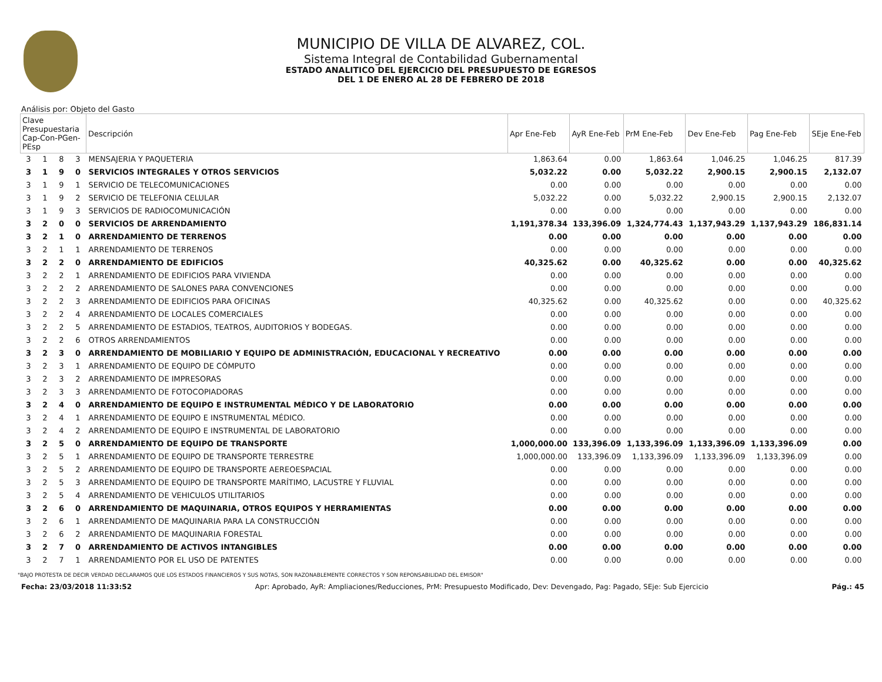MUNICIPIO DE VILLA DE ALVAREZ, COL.
Sistema Integral de Contabilidad Gubernamental
ESTADO ANALITICO DEL EJERCICIO DEL PRESUPUESTO DE EGRESOS
DEL 1 DE ENERO AL 28 DE FEBRERO DE 2018
Análisis por: Objeto del Gasto
| Clave Presupuestaria Cap-Con-PGen-PEsp | | | | Descripción | Apr Ene-Feb | AyR Ene-Feb | PrM Ene-Feb | Dev Ene-Feb | Pag Ene-Feb | SEje Ene-Feb |
| --- | --- | --- | --- | --- | --- | --- | --- | --- | --- | --- |
| 3 | 1 | 8 | 3 | MENSAJERIA Y PAQUETERIA | 1,863.64 | 0.00 | 1,863.64 | 1,046.25 | 1,046.25 | 817.39 |
| 3 | 1 | 9 | 0 | SERVICIOS INTEGRALES Y OTROS SERVICIOS | 5,032.22 | 0.00 | 5,032.22 | 2,900.15 | 2,900.15 | 2,132.07 |
| 3 | 1 | 9 | 1 | SERVICIO DE TELECOMUNICACIONES | 0.00 | 0.00 | 0.00 | 0.00 | 0.00 | 0.00 |
| 3 | 1 | 9 | 2 | SERVICIO DE TELEFONIA CELULAR | 5,032.22 | 0.00 | 5,032.22 | 2,900.15 | 2,900.15 | 2,132.07 |
| 3 | 1 | 9 | 3 | SERVICIOS DE RADIOCOMUNICACIÓN | 0.00 | 0.00 | 0.00 | 0.00 | 0.00 | 0.00 |
| 3 | 2 | 0 | 0 | SERVICIOS DE ARRENDAMIENTO | 1,191,378.34 | 133,396.09 | 1,324,774.43 | 1,137,943.29 | 1,137,943.29 | 186,831.14 |
| 3 | 2 | 1 | 0 | ARRENDAMIENTO DE TERRENOS | 0.00 | 0.00 | 0.00 | 0.00 | 0.00 | 0.00 |
| 3 | 2 | 1 | 1 | ARRENDAMIENTO DE TERRENOS | 0.00 | 0.00 | 0.00 | 0.00 | 0.00 | 0.00 |
| 3 | 2 | 2 | 0 | ARRENDAMIENTO DE EDIFICIOS | 40,325.62 | 0.00 | 40,325.62 | 0.00 | 0.00 | 40,325.62 |
| 3 | 2 | 2 | 1 | ARRENDAMIENTO DE EDIFICIOS PARA VIVIENDA | 0.00 | 0.00 | 0.00 | 0.00 | 0.00 | 0.00 |
| 3 | 2 | 2 | 2 | ARRENDAMIENTO DE SALONES PARA CONVENCIONES | 0.00 | 0.00 | 0.00 | 0.00 | 0.00 | 0.00 |
| 3 | 2 | 2 | 3 | ARRENDAMIENTO DE EDIFICIOS PARA OFICINAS | 40,325.62 | 0.00 | 40,325.62 | 0.00 | 0.00 | 40,325.62 |
| 3 | 2 | 2 | 4 | ARRENDAMIENTO DE LOCALES COMERCIALES | 0.00 | 0.00 | 0.00 | 0.00 | 0.00 | 0.00 |
| 3 | 2 | 2 | 5 | ARRENDAMIENTO DE ESTADIOS, TEATROS, AUDITORIOS Y BODEGAS. | 0.00 | 0.00 | 0.00 | 0.00 | 0.00 | 0.00 |
| 3 | 2 | 2 | 6 | OTROS ARRENDAMIENTOS | 0.00 | 0.00 | 0.00 | 0.00 | 0.00 | 0.00 |
| 3 | 2 | 3 | 0 | ARRENDAMIENTO DE MOBILIARIO Y EQUIPO DE ADMINISTRACIÓN, EDUCACIONAL Y RECREATIVO | 0.00 | 0.00 | 0.00 | 0.00 | 0.00 | 0.00 |
| 3 | 2 | 3 | 1 | ARRENDAMIENTO DE EQUIPO DE CÓMPUTO | 0.00 | 0.00 | 0.00 | 0.00 | 0.00 | 0.00 |
| 3 | 2 | 3 | 2 | ARRENDAMIENTO DE IMPRESORAS | 0.00 | 0.00 | 0.00 | 0.00 | 0.00 | 0.00 |
| 3 | 2 | 3 | 3 | ARRENDAMIENTO DE FOTOCOPIADORAS | 0.00 | 0.00 | 0.00 | 0.00 | 0.00 | 0.00 |
| 3 | 2 | 4 | 0 | ARRENDAMIENTO DE EQUIPO E INSTRUMENTAL MÉDICO Y DE LABORATORIO | 0.00 | 0.00 | 0.00 | 0.00 | 0.00 | 0.00 |
| 3 | 2 | 4 | 1 | ARRENDAMIENTO DE EQUIPO E INSTRUMENTAL MÉDICO. | 0.00 | 0.00 | 0.00 | 0.00 | 0.00 | 0.00 |
| 3 | 2 | 4 | 2 | ARRENDAMIENTO DE EQUIPO E INSTRUMENTAL DE LABORATORIO | 0.00 | 0.00 | 0.00 | 0.00 | 0.00 | 0.00 |
| 3 | 2 | 5 | 0 | ARRENDAMIENTO DE EQUIPO DE TRANSPORTE | 1,000,000.00 | 133,396.09 | 1,133,396.09 | 1,133,396.09 | 1,133,396.09 | 0.00 |
| 3 | 2 | 5 | 1 | ARRENDAMIENTO DE EQUIPO DE TRANSPORTE TERRESTRE | 1,000,000.00 | 133,396.09 | 1,133,396.09 | 1,133,396.09 | 1,133,396.09 | 0.00 |
| 3 | 2 | 5 | 2 | ARRENDAMIENTO DE EQUIPO DE TRANSPORTE AEREOESPACIAL | 0.00 | 0.00 | 0.00 | 0.00 | 0.00 | 0.00 |
| 3 | 2 | 5 | 3 | ARRENDAMIENTO DE EQUIPO DE TRANSPORTE MARÍTIMO, LACUSTRE Y FLUVIAL | 0.00 | 0.00 | 0.00 | 0.00 | 0.00 | 0.00 |
| 3 | 2 | 5 | 4 | ARRENDAMIENTO DE VEHICULOS UTILITARIOS | 0.00 | 0.00 | 0.00 | 0.00 | 0.00 | 0.00 |
| 3 | 2 | 6 | 0 | ARRENDAMIENTO DE MAQUINARIA, OTROS EQUIPOS Y HERRAMIENTAS | 0.00 | 0.00 | 0.00 | 0.00 | 0.00 | 0.00 |
| 3 | 2 | 6 | 1 | ARRENDAMIENTO DE MAQUINARIA PARA LA CONSTRUCCIÓN | 0.00 | 0.00 | 0.00 | 0.00 | 0.00 | 0.00 |
| 3 | 2 | 6 | 2 | ARRENDAMIENTO DE MAQUINARIA FORESTAL | 0.00 | 0.00 | 0.00 | 0.00 | 0.00 | 0.00 |
| 3 | 2 | 7 | 0 | ARRENDAMIENTO DE ACTIVOS INTANGIBLES | 0.00 | 0.00 | 0.00 | 0.00 | 0.00 | 0.00 |
| 3 | 2 | 7 | 1 | ARRENDAMIENTO POR EL USO DE PATENTES | 0.00 | 0.00 | 0.00 | 0.00 | 0.00 | 0.00 |
"BAJO PROTESTA DE DECIR VERDAD DECLARAMOS QUE LOS ESTADOS FINANCIEROS Y SUS NOTAS, SON RAZONABLEMENTE CORRECTOS Y SON REPONSABILIDAD DEL EMISOR"
Fecha: 23/03/2018 11:33:52 Apr: Aprobado, AyR: Ampliaciones/Reducciones, PrM: Presupuesto Modificado, Dev: Devengado, Pag: Pagado, SEje: Sub Ejercicio Pág.: 45